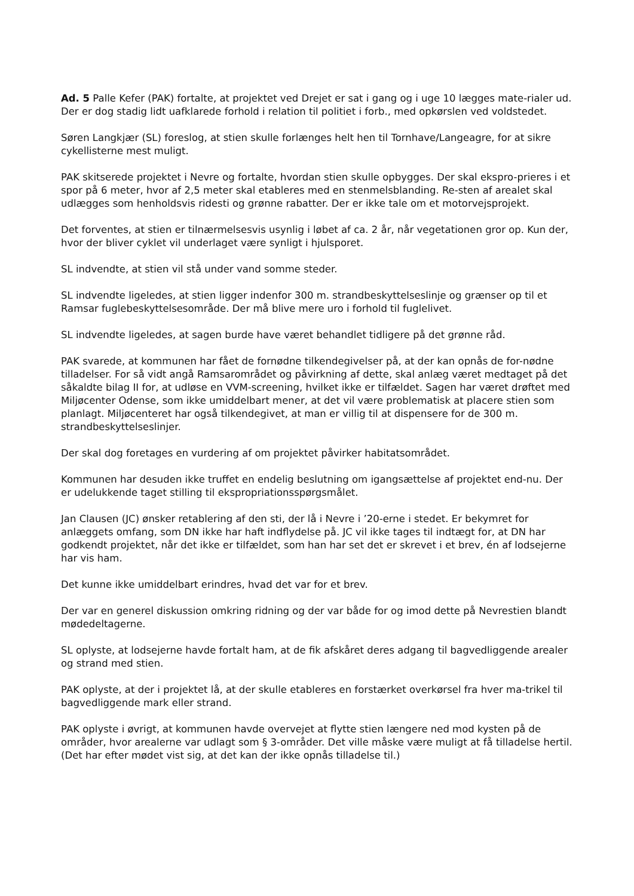Ad. 5 Palle Kefer (PAK) fortalte, at projektet ved Drejet er sat i gang og i uge 10 lægges mate-rialer ud. Der er dog stadig lidt uafklarede forhold i relation til politiet i forb., med opkørslen ved voldstedet.
Søren Langkjær (SL) foreslog, at stien skulle forlænges helt hen til Tornhave/Langeagre, for at sikre cykellisterne mest muligt.
PAK skitserede projektet i Nevre og fortalte, hvordan stien skulle opbygges. Der skal ekspro-prieres i et spor på 6 meter, hvor af 2,5 meter skal etableres med en stenmelsblanding. Re-sten af arealet skal udlægges som henholdsvis ridesti og grønne rabatter. Der er ikke tale om et motorvejsprojekt.
Det forventes, at stien er tilnærmelsesvis usynlig i løbet af ca. 2 år, når vegetationen gror op. Kun der, hvor der bliver cyklet vil underlaget være synligt i hjulsporet.
SL indvendte, at stien vil stå under vand somme steder.
SL indvendte ligeledes, at stien ligger indenfor 300 m. strandbeskyttelseslinje og grænser op til et Ramsar fuglebeskyttelsesområde. Der må blive mere uro i forhold til fuglelivet.
SL indvendte ligeledes, at sagen burde have været behandlet tidligere på det grønne råd.
PAK svarede, at kommunen har fået de fornødne tilkendegivelser på, at der kan opnås de for-nødne tilladelser. For så vidt angå Ramsarområdet og påvirkning af dette, skal anlæg været medtaget på det såkaldte bilag II for, at udløse en VVM-screening, hvilket ikke er tilfældet. Sagen har været drøftet med Miljøcenter Odense, som ikke umiddelbart mener, at det vil være problematisk at placere stien som planlagt. Miljøcenteret har også tilkendegivet, at man er villig til at dispensere for de 300 m. strandbeskyttelseslinjer.
Der skal dog foretages en vurdering af om projektet påvirker habitatsområdet.
Kommunen har desuden ikke truffet en endelig beslutning om igangsættelse af projektet end-nu. Der er udelukkende taget stilling til ekspropriationsspørgsmålet.
Jan Clausen (JC) ønsker retablering af den sti, der lå i Nevre i ’20-erne i stedet. Er bekymret for anlæggets omfang, som DN ikke har haft indflydelse på. JC vil ikke tages til indtægt for, at DN har godkendt projektet, når det ikke er tilfældet, som han har set det er skrevet i et brev, én af lodsejerne har vis ham.
Det kunne ikke umiddelbart erindres, hvad det var for et brev.
Der var en generel diskussion omkring ridning og der var både for og imod dette på Nevrestien blandt mødedeltagerne.
SL oplyste, at lodsejerne havde fortalt ham, at de fik afskåret deres adgang til bagvedliggende arealer og strand med stien.
PAK oplyste, at der i projektet lå, at der skulle etableres en forstærket overkørsel fra hver ma-trikel til bagvedliggende mark eller strand.
PAK oplyste i øvrigt, at kommunen havde overvejet at flytte stien længere ned mod kysten på de områder, hvor arealerne var udlagt som § 3-områder. Det ville måske være muligt at få tilladelse hertil. (Det har efter mødet vist sig, at det kan der ikke opnås tilladelse til.)